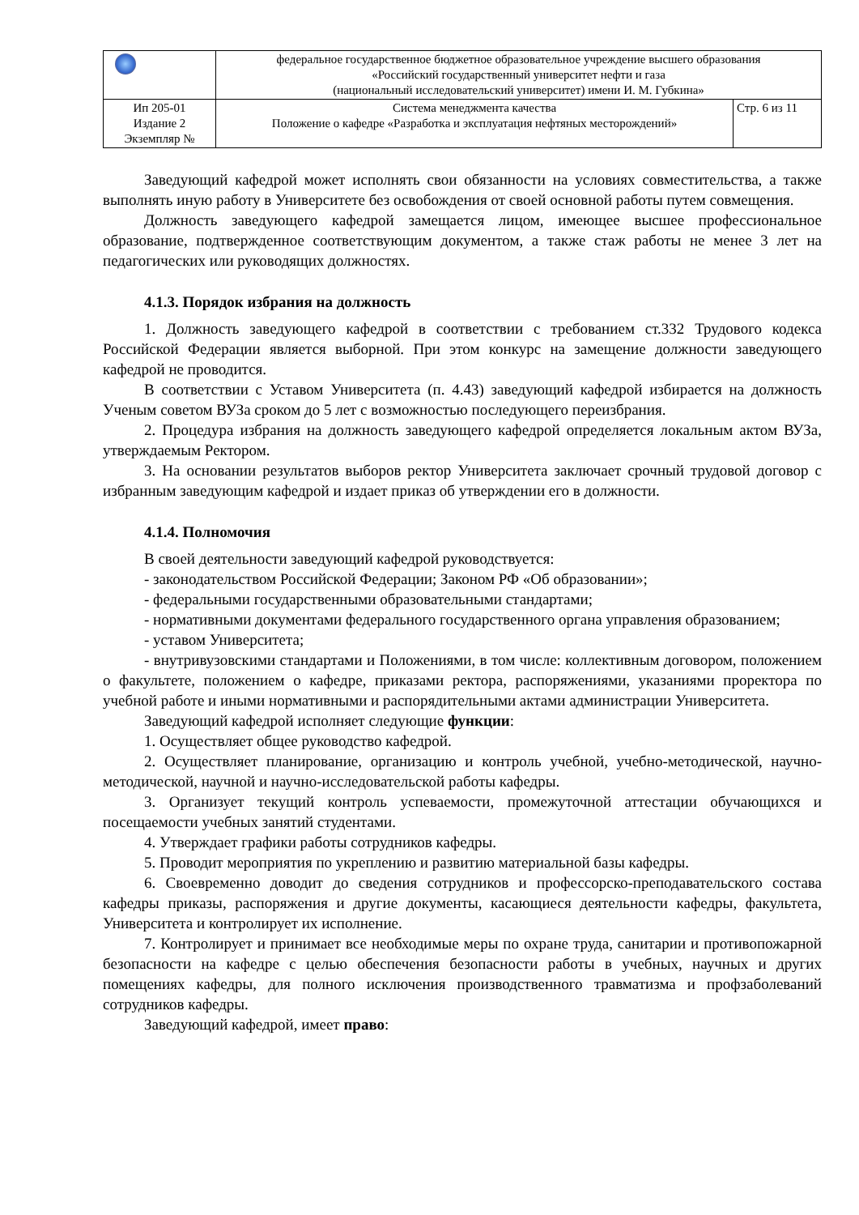| | федеральное государственное бюджетное образовательное учреждение высшего образования «Российский государственный университет нефти и газа (национальный исследовательский университет) имени И. М. Губкина» | |
| Ип 205-01 Издание 2 Экземпляр № | Система менеджмента качества Положение о кафедре «Разработка и эксплуатация нефтяных месторождений» | Стр. 6 из 11 |
Заведующий кафедрой может исполнять свои обязанности на условиях совместительства, а также выполнять иную работу в Университете без освобождения от своей основной работы путем совмещения.
Должность заведующего кафедрой замещается лицом, имеющее высшее профессиональное образование, подтвержденное соответствующим документом, а также стаж работы не менее 3 лет на педагогических или руководящих должностях.
4.1.3. Порядок избрания на должность
1. Должность заведующего кафедрой в соответствии с требованием ст.332 Трудового кодекса Российской Федерации является выборной. При этом конкурс на замещение должности заведующего кафедрой не проводится.
В соответствии с Уставом Университета (п. 4.43) заведующий кафедрой избирается на должность Ученым советом ВУЗа сроком до 5 лет с возможностью последующего переизбрания.
2. Процедура избрания на должность заведующего кафедрой определяется локальным актом ВУЗа, утверждаемым Ректором.
3. На основании результатов выборов ректор Университета заключает срочный трудовой договор с избранным заведующим кафедрой и издает приказ об утверждении его в должности.
4.1.4. Полномочия
В своей деятельности заведующий кафедрой руководствуется:
- законодательством Российской Федерации; Законом РФ «Об образовании»;
- федеральными государственными образовательными стандартами;
- нормативными документами федерального государственного органа управления образованием;
- уставом Университета;
- внутривузовскими стандартами и Положениями, в том числе: коллективным договором, положением о факультете, положением о кафедре, приказами ректора, распоряжениями, указаниями проректора по учебной работе и иными нормативными и распорядительными актами администрации Университета.
Заведующий кафедрой исполняет следующие функции:
1. Осуществляет общее руководство кафедрой.
2. Осуществляет планирование, организацию и контроль учебной, учебно-методической, научно-методической, научной и научно-исследовательской работы кафедры.
3. Организует текущий контроль успеваемости, промежуточной аттестации обучающихся и посещаемости учебных занятий студентами.
4. Утверждает графики работы сотрудников кафедры.
5. Проводит мероприятия по укреплению и развитию материальной базы кафедры.
6. Своевременно доводит до сведения сотрудников и профессорско-преподавательского состава кафедры приказы, распоряжения и другие документы, касающиеся деятельности кафедры, факультета, Университета и контролирует их исполнение.
7. Контролирует и принимает все необходимые меры по охране труда, санитарии и противопожарной безопасности на кафедре с целью обеспечения безопасности работы в учебных, научных и других помещениях кафедры, для полного исключения производственного травматизма и профзаболеваний сотрудников кафедры.
Заведующий кафедрой, имеет право: